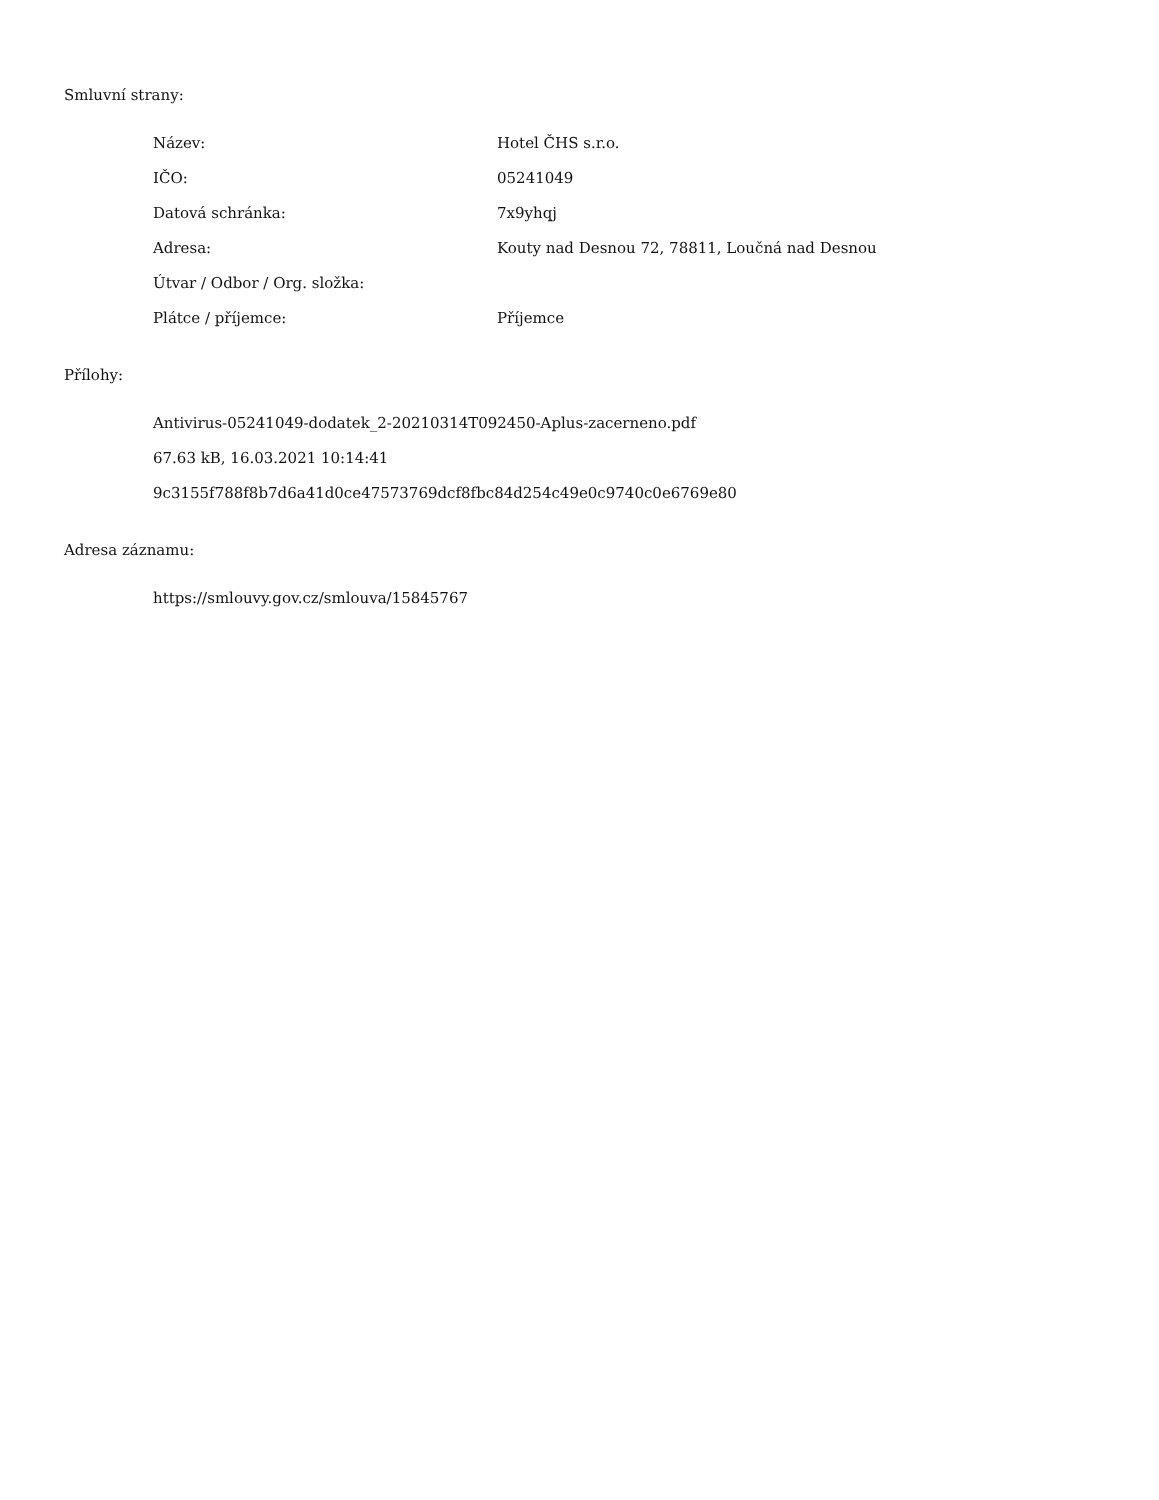Smluvní strany:
| Název: | Hotel ČHS s.r.o. |
| IČO: | 05241049 |
| Datová schránka: | 7x9yhqj |
| Adresa: | Kouty nad Desnou 72, 78811, Loučná nad Desnou |
| Útvar / Odbor / Org. složka: | |
| Plátce / příjemce: | Příjemce |
Přílohy:
Antivirus-05241049-dodatek_2-20210314T092450-Aplus-zacerneno.pdf
67.63 kB, 16.03.2021 10:14:41
9c3155f788f8b7d6a41d0ce47573769dcf8fbc84d254c49e0c9740c0e6769e80
Adresa záznamu:
https://smlouvy.gov.cz/smlouva/15845767